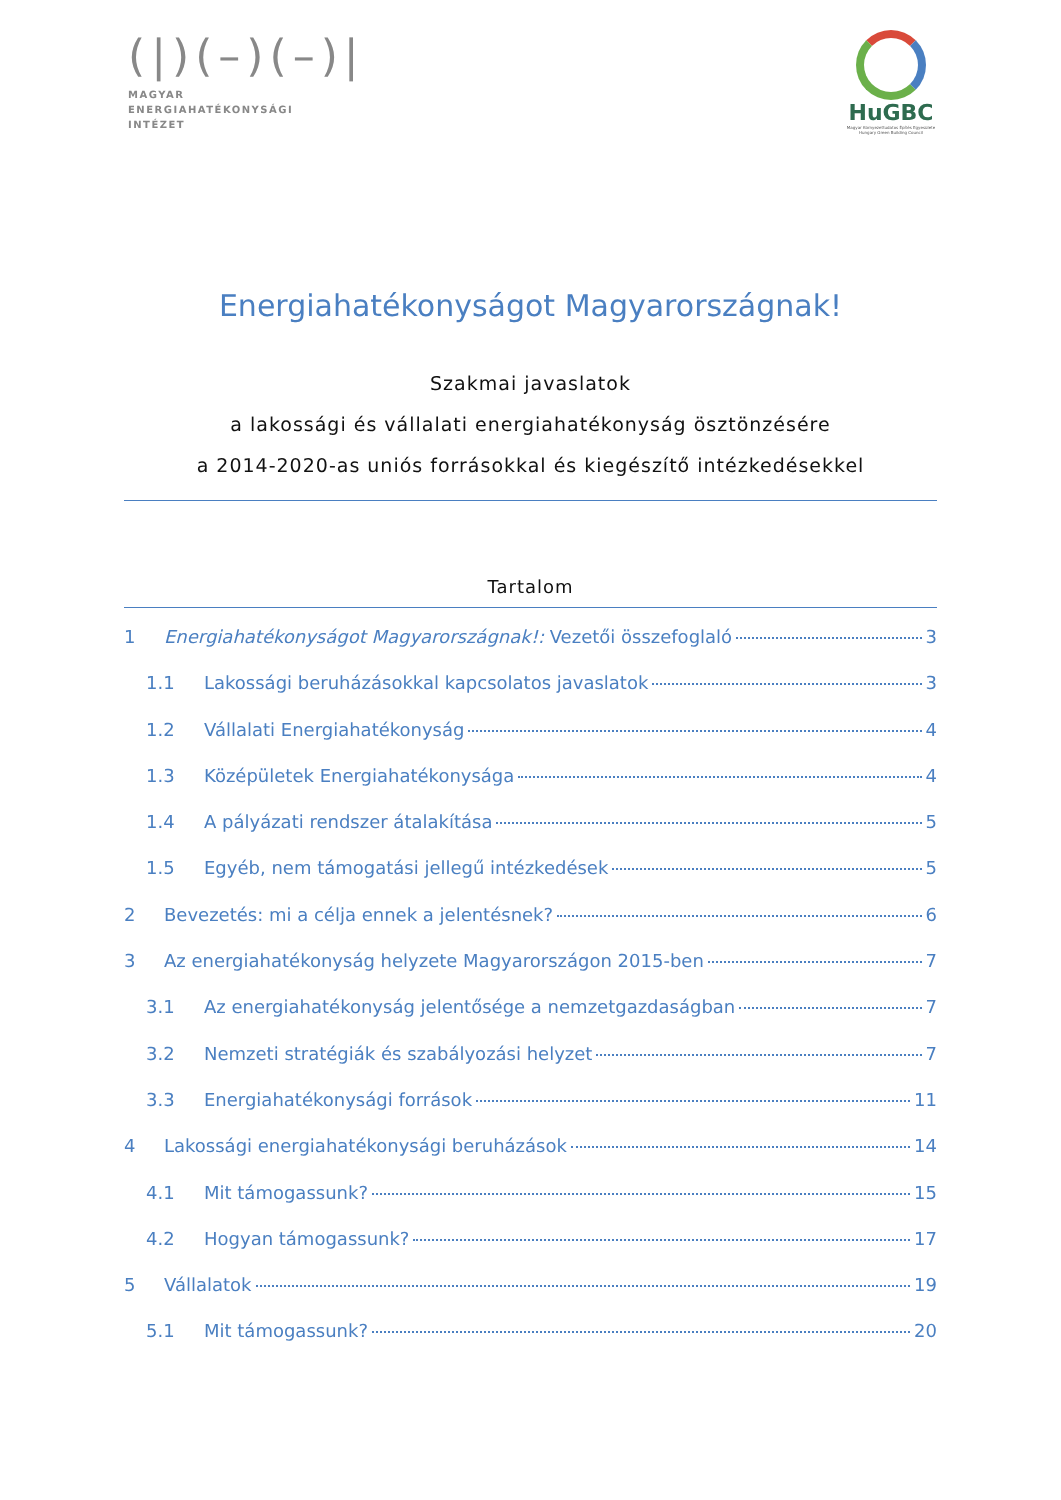(|)(–)(–)|
MAGYAR
ENERGIAHATÉKONYSÁGI
INTÉZET
HuGBC
Magyar Környezettudatos Építés Egyesülete
Hungary Green Building Council
Energiahatékonyságot Magyarországnak!
Szakmai javaslatok
a lakossági és vállalati energiahatékonyság ösztönzésére
a 2014-2020-as uniós forrásokkal és kiegészítő intézkedésekkel
Tartalom
1 Energiahatékonyságot Magyarországnak!: Vezetői összefoglaló 3
1.1 Lakossági beruházásokkal kapcsolatos javaslatok 3
1.2 Vállalati Energiahatékonyság 4
1.3 Középületek Energiahatékonysága 4
1.4 A pályázati rendszer átalakítása 5
1.5 Egyéb, nem támogatási jellegű intézkedések 5
2 Bevezetés: mi a célja ennek a jelentésnek? 6
3 Az energiahatékonyság helyzete Magyarországon 2015-ben 7
3.1 Az energiahatékonyság jelentősége a nemzetgazdaságban 7
3.2 Nemzeti stratégiák és szabályozási helyzet 7
3.3 Energiahatékonysági források 11
4 Lakossági energiahatékonysági beruházások 14
4.1 Mit támogassunk? 15
4.2 Hogyan támogassunk? 17
5 Vállalatok 19
5.1 Mit támogassunk? 20